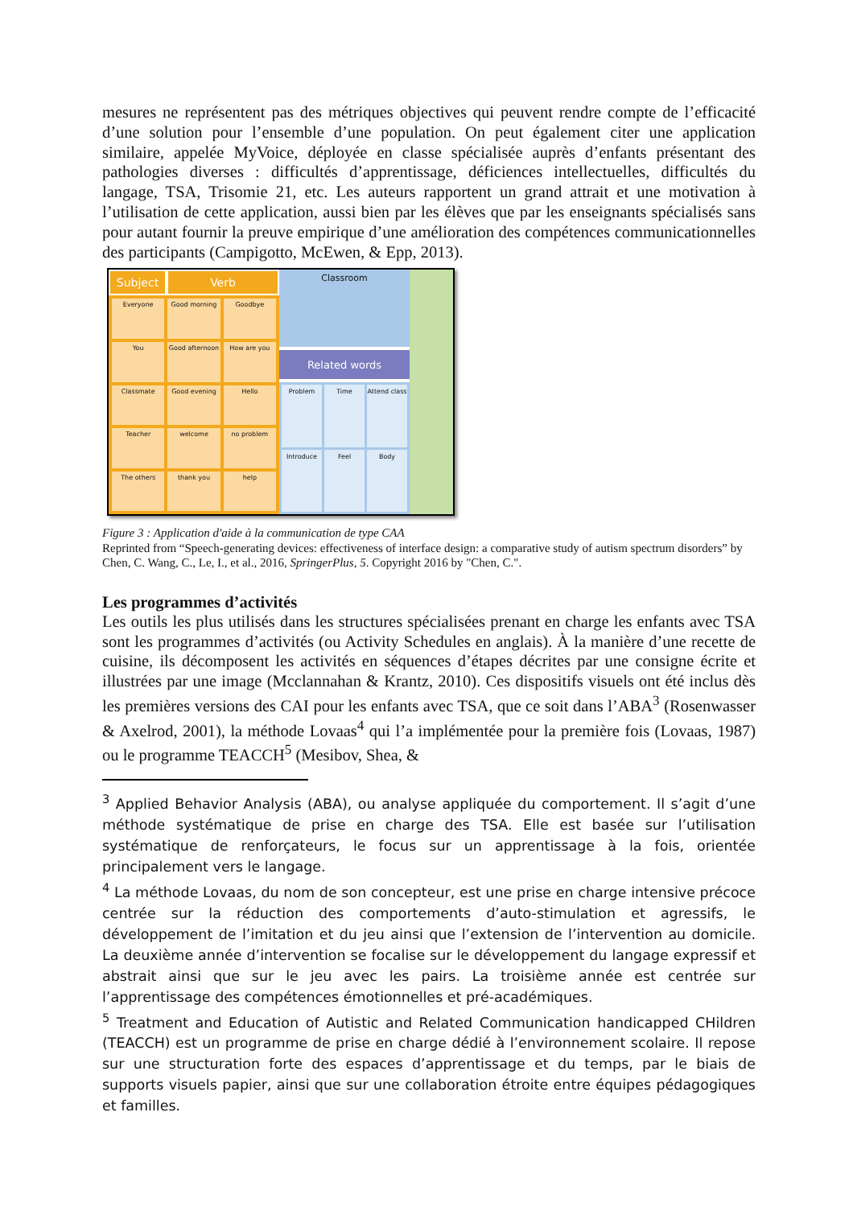mesures ne représentent pas des métriques objectives qui peuvent rendre compte de l’efficacité d’une solution pour l’ensemble d’une population. On peut également citer une application similaire, appelée MyVoice, déployée en classe spécialisée auprès d’enfants présentant des pathologies diverses : difficultés d’apprentissage, déficiences intellectuelles, difficultés du langage, TSA, Trisomie 21, etc. Les auteurs rapportent un grand attrait et une motivation à l’utilisation de cette application, aussi bien par les élèves que par les enseignants spécialisés sans pour autant fournir la preuve empirique d’une amélioration des compétences communicationnelles des participants (Campigotto, McEwen, & Epp, 2013).
Subject Verb
Everyone
Good morning
Goodbye
You
Good afternoon
How are you
Classmate
Good evening
Hello
Teacher
welcome
no problem
The others
thank you
help
Classroom
Related words
Problem
Time
Attend class
Introduce
Feel
Body
Figure 3 : Application d'aide à la communication de type CAA
Reprinted from “Speech-generating devices: effectiveness of interface design: a comparative study of autism spectrum disorders” by Chen, C. Wang, C., Le, I., et al., 2016, SpringerPlus, 5. Copyright 2016 by "Chen, C.".
Les programmes d’activités
Les outils les plus utilisés dans les structures spécialisées prenant en charge les enfants avec TSA sont les programmes d’activités (ou Activity Schedules en anglais). À la manière d’une recette de cuisine, ils décomposent les activités en séquences d’étapes décrites par une consigne écrite et illustrées par une image (Mcclannahan & Krantz, 2010). Ces dispositifs visuels ont été inclus dès les premières versions des CAI pour les enfants avec TSA, que ce soit dans l’ABA<sup>3</sup> (Rosenwasser & Axelrod, 2001), la méthode Lovaas<sup>4</sup> qui l’a implémentée pour la première fois (Lovaas, 1987) ou le programme TEACCH<sup>5</sup> (Mesibov, Shea, &
<sup>3</sup> Applied Behavior Analysis (ABA), ou analyse appliquée du comportement. Il s’agit d’une méthode systématique de prise en charge des TSA. Elle est basée sur l’utilisation systématique de renforçateurs, le focus sur un apprentissage à la fois, orientée principalement vers le langage.
<sup>4</sup> La méthode Lovaas, du nom de son concepteur, est une prise en charge intensive précoce centrée sur la réduction des comportements d’auto-stimulation et agressifs, le développement de l’imitation et du jeu ainsi que l’extension de l’intervention au domicile. La deuxième année d’intervention se focalise sur le développement du langage expressif et abstrait ainsi que sur le jeu avec les pairs. La troisième année est centrée sur l’apprentissage des compétences émotionnelles et pré-académiques.
<sup>5</sup> Treatment and Education of Autistic and Related Communication handicapped CHildren (TEACCH) est un programme de prise en charge dédié à l’environnement scolaire. Il repose sur une structuration forte des espaces d’apprentissage et du temps, par le biais de supports visuels papier, ainsi que sur une collaboration étroite entre équipes pédagogiques et familles.